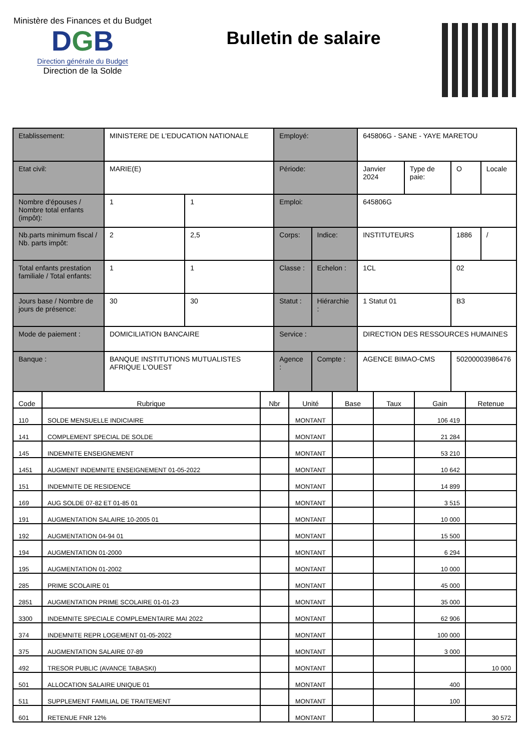Ministère des Finances et du Budget
DGB
Direction générale du Budget
Direction de la Solde
Bulletin de salaire
| Etablissement: | MINISTERE DE L'EDUCATION NATIONALE | | Employé: | | 645806G - SANE - YAYE MARETOU | | | |
| Etat civil: | MARIE(E) | | Période: | | Janvier 2024 | Type de paie: | O | Locale |
| Nombre d'épouses / Nombre total enfants (impôt): | 1 | 1 | Emploi: | | 645806G | | | |
| Nb.parts minimum fiscal / Nb. parts impôt: | 2 | 2,5 | Corps: | Indice: | INSTITUTEURS | | 1886 | / |
| Total enfants prestation familiale / Total enfants: | 1 | 1 | Classe : | Echelon : | 1CL | | 02 | |
| Jours base / Nombre de jours de présence: | 30 | 30 | Statut : | Hiérarchie : | 1 Statut 01 | | B3 | |
| Mode de paiement : | DOMICILIATION BANCAIRE | | Service : | | DIRECTION DES RESSOURCES HUMAINES | | | |
| Banque : | BANQUE INSTITUTIONS MUTUALISTES AFRIQUE L'OUEST | | Agence : | Compte : | AGENCE BIMAO-CMS | | 50200003986476 | |
| Code | Rubrique | Nbr | Unité | Base | Taux | Gain | Retenue |
| --- | --- | --- | --- | --- | --- | --- | --- |
| 110 | SOLDE MENSUELLE INDICIAIRE | | MONTANT | | | 106 419 | |
| 141 | COMPLEMENT SPECIAL DE SOLDE | | MONTANT | | | 21 284 | |
| 145 | INDEMNITE ENSEIGNEMENT | | MONTANT | | | 53 210 | |
| 1451 | AUGMENT INDEMNITE ENSEIGNEMENT 01-05-2022 | | MONTANT | | | 10 642 | |
| 151 | INDEMNITE DE RESIDENCE | | MONTANT | | | 14 899 | |
| 169 | AUG SOLDE 07-82 ET 01-85 01 | | MONTANT | | | 3 515 | |
| 191 | AUGMENTATION SALAIRE 10-2005 01 | | MONTANT | | | 10 000 | |
| 192 | AUGMENTATION 04-94 01 | | MONTANT | | | 15 500 | |
| 194 | AUGMENTATION 01-2000 | | MONTANT | | | 6 294 | |
| 195 | AUGMENTATION 01-2002 | | MONTANT | | | 10 000 | |
| 285 | PRIME SCOLAIRE 01 | | MONTANT | | | 45 000 | |
| 2851 | AUGMENTATION PRIME SCOLAIRE 01-01-23 | | MONTANT | | | 35 000 | |
| 3300 | INDEMNITE SPECIALE COMPLEMENTAIRE MAI 2022 | | MONTANT | | | 62 906 | |
| 374 | INDEMNITE REPR LOGEMENT 01-05-2022 | | MONTANT | | | 100 000 | |
| 375 | AUGMENTATION SALAIRE 07-89 | | MONTANT | | | 3 000 | |
| 492 | TRESOR PUBLIC (AVANCE TABASKI) | | MONTANT | | | | 10 000 |
| 501 | ALLOCATION SALAIRE UNIQUE 01 | | MONTANT | | | 400 | |
| 511 | SUPPLEMENT FAMILIAL DE TRAITEMENT | | MONTANT | | | 100 | |
| 601 | RETENUE FNR 12% | | MONTANT | | | | 30 572 |